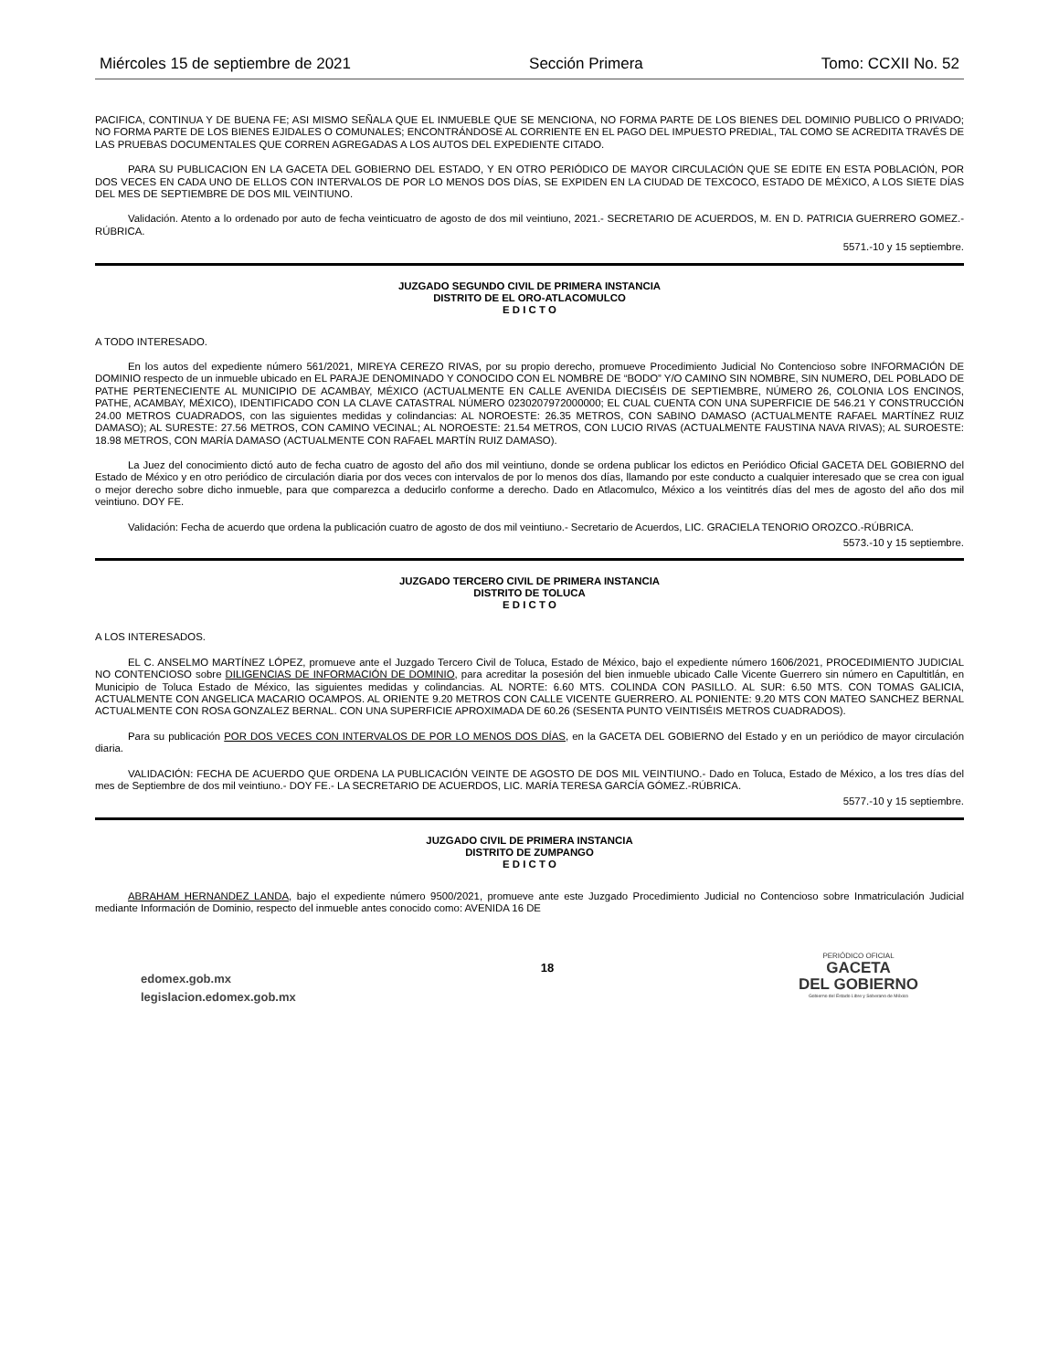Miércoles 15 de septiembre de 2021 Sección Primera Tomo: CCXII No. 52
PACIFICA, CONTINUA Y DE BUENA FE; ASI MISMO SEÑALA QUE EL INMUEBLE QUE SE MENCIONA, NO FORMA PARTE DE LOS BIENES DEL DOMINIO PUBLICO O PRIVADO; NO FORMA PARTE DE LOS BIENES EJIDALES O COMUNALES; ENCONTRÁNDOSE AL CORRIENTE EN EL PAGO DEL IMPUESTO PREDIAL, TAL COMO SE ACREDITA TRAVÉS DE LAS PRUEBAS DOCUMENTALES QUE CORREN AGREGADAS A LOS AUTOS DEL EXPEDIENTE CITADO.
PARA SU PUBLICACION EN LA GACETA DEL GOBIERNO DEL ESTADO, Y EN OTRO PERIÓDICO DE MAYOR CIRCULACIÓN QUE SE EDITE EN ESTA POBLACIÓN, POR DOS VECES EN CADA UNO DE ELLOS CON INTERVALOS DE POR LO MENOS DOS DÍAS, SE EXPIDEN EN LA CIUDAD DE TEXCOCO, ESTADO DE MÉXICO, A LOS SIETE DÍAS DEL MES DE SEPTIEMBRE DE DOS MIL VEINTIUNO.
Validación. Atento a lo ordenado por auto de fecha veinticuatro de agosto de dos mil veintiuno, 2021.- SECRETARIO DE ACUERDOS, M. EN D. PATRICIA GUERRERO GOMEZ.-RÚBRICA.
5571.-10 y 15 septiembre.
JUZGADO SEGUNDO CIVIL DE PRIMERA INSTANCIA
DISTRITO DE EL ORO-ATLACOMULCO
E D I C T O
A TODO INTERESADO.
En los autos del expediente número 561/2021, MIREYA CEREZO RIVAS, por su propio derecho, promueve Procedimiento Judicial No Contencioso sobre INFORMACIÓN DE DOMINIO respecto de un inmueble ubicado en EL PARAJE DENOMINADO Y CONOCIDO CON EL NOMBRE DE “BODO” Y/O CAMINO SIN NOMBRE, SIN NUMERO, DEL POBLADO DE PATHE PERTENECIENTE AL MUNICIPIO DE ACAMBAY, MÉXICO (ACTUALMENTE EN CALLE AVENIDA DIECISÉIS DE SEPTIEMBRE, NÚMERO 26, COLONIA LOS ENCINOS, PATHE, ACAMBAY, MÉXICO), IDENTIFICADO CON LA CLAVE CATASTRAL NÚMERO 0230207972000000; EL CUAL CUENTA CON UNA SUPERFICIE DE 546.21 Y CONSTRUCCIÓN 24.00 METROS CUADRADOS, con las siguientes medidas y colindancias: AL NOROESTE: 26.35 METROS, CON SABINO DAMASO (ACTUALMENTE RAFAEL MARTÍNEZ RUIZ DAMASO); AL SURESTE: 27.56 METROS, CON CAMINO VECINAL; AL NOROESTE: 21.54 METROS, CON LUCIO RIVAS (ACTUALMENTE FAUSTINA NAVA RIVAS); AL SUROESTE: 18.98 METROS, CON MARÍA DAMASO (ACTUALMENTE CON RAFAEL MARTÍN RUIZ DAMASO).
La Juez del conocimiento dictó auto de fecha cuatro de agosto del año dos mil veintiuno, donde se ordena publicar los edictos en Periódico Oficial GACETA DEL GOBIERNO del Estado de México y en otro periódico de circulación diaria por dos veces con intervalos de por lo menos dos días, llamando por este conducto a cualquier interesado que se crea con igual o mejor derecho sobre dicho inmueble, para que comparezca a deducirlo conforme a derecho. Dado en Atlacomulco, México a los veintitrés días del mes de agosto del año dos mil veintiuno. DOY FE.
Validación: Fecha de acuerdo que ordena la publicación cuatro de agosto de dos mil veintiuno.- Secretario de Acuerdos, LIC. GRACIELA TENORIO OROZCO.-RÚBRICA.
5573.-10 y 15 septiembre.
JUZGADO TERCERO CIVIL DE PRIMERA INSTANCIA
DISTRITO DE TOLUCA
E D I C T O
A LOS INTERESADOS.
EL C. ANSELMO MARTÍNEZ LÓPEZ, promueve ante el Juzgado Tercero Civil de Toluca, Estado de México, bajo el expediente número 1606/2021, PROCEDIMIENTO JUDICIAL NO CONTENCIOSO sobre DILIGENCIAS DE INFORMACIÓN DE DOMINIO, para acreditar la posesión del bien inmueble ubicado Calle Vicente Guerrero sin número en Capultitlán, en Municipio de Toluca Estado de México, las siguientes medidas y colindancias. AL NORTE: 6.60 MTS. COLINDA CON PASILLO. AL SUR: 6.50 MTS. CON TOMAS GALICIA, ACTUALMENTE CON ANGELICA MACARIO OCAMPOS. AL ORIENTE 9.20 METROS CON CALLE VICENTE GUERRERO. AL PONIENTE: 9.20 MTS CON MATEO SANCHEZ BERNAL ACTUALMENTE CON ROSA GONZALEZ BERNAL. CON UNA SUPERFICIE APROXIMADA DE 60.26 (SESENTA PUNTO VEINTISÉIS METROS CUADRADOS).
Para su publicación POR DOS VECES CON INTERVALOS DE POR LO MENOS DOS DÍAS, en la GACETA DEL GOBIERNO del Estado y en un periódico de mayor circulación diaria.
VALIDACIÓN: FECHA DE ACUERDO QUE ORDENA LA PUBLICACIÓN VEINTE DE AGOSTO DE DOS MIL VEINTIUNO.- Dado en Toluca, Estado de México, a los tres días del mes de Septiembre de dos mil veintiuno.- DOY FE.- LA SECRETARIO DE ACUERDOS, LIC. MARÍA TERESA GARCÍA GÓMEZ.-RÚBRICA.
5577.-10 y 15 septiembre.
JUZGADO CIVIL DE PRIMERA INSTANCIA
DISTRITO DE ZUMPANGO
E D I C T O
ABRAHAM HERNANDEZ LANDA, bajo el expediente número 9500/2021, promueve ante este Juzgado Procedimiento Judicial no Contencioso sobre Inmatriculación Judicial mediante Información de Dominio, respecto del inmueble antes conocido como: AVENIDA 16 DE
edomex.gob.mx
legislacion.edomex.gob.mx
18
PERIÓDICO OFICIAL
GACETA
DEL GOBIERNO
Gobierno del Estado Libre y Soberano de México